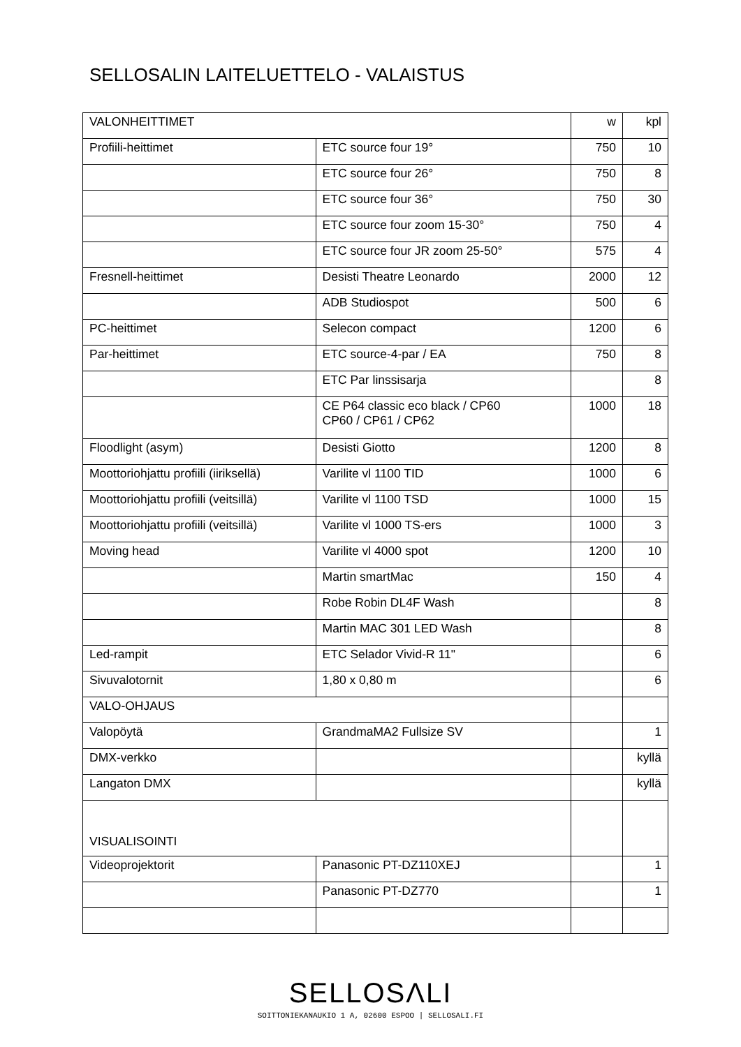SELLOSALIN LAITELUETTELO - VALAISTUS
| VALONHEITTIMET | | w | kpl |
| Profiili-heittimet | ETC source four 19° | 750 | 10 |
| | ETC source four 26° | 750 | 8 |
| | ETC source four 36° | 750 | 30 |
| | ETC source four zoom 15-30° | 750 | 4 |
| | ETC source four JR zoom 25-50° | 575 | 4 |
| Fresnell-heittimet | Desisti Theatre Leonardo | 2000 | 12 |
| | ADB Studiospot | 500 | 6 |
| PC-heittimet | Selecon compact | 1200 | 6 |
| Par-heittimet | ETC source-4-par / EA | 750 | 8 |
| | ETC Par linssisarja | | 8 |
| | CE P64 classic eco black / CP60 CP60 / CP61 / CP62 | 1000 | 18 |
| Floodlight (asym) | Desisti Giotto | 1200 | 8 |
| Moottoriohjattu profiili (iiriksellä) | Varilite vl 1100 TID | 1000 | 6 |
| Moottoriohjattu profiili (veitsillä) | Varilite vl 1100 TSD | 1000 | 15 |
| Moottoriohjattu profiili (veitsillä) | Varilite vl 1000 TS-ers | 1000 | 3 |
| Moving head | Varilite vl 4000 spot | 1200 | 10 |
| | Martin smartMac | 150 | 4 |
| | Robe Robin DL4F Wash | | 8 |
| | Martin MAC 301 LED Wash | | 8 |
| Led-rampit | ETC Selador Vivid-R 11" | | 6 |
| Sivuvalotornit | 1,80 x 0,80 m | | 6 |
| VALO-OHJAUS | | | |
| Valopöytä | GrandmaMA2 Fullsize SV | | 1 |
| DMX-verkko | | | kyllä |
| Langaton DMX | | | kyllä |
| VISUALISOINTI | | | |
| Videoprojektorit | Panasonic PT-DZ110XEJ | | 1 |
| | Panasonic PT-DZ770 | | 1 |
SELLOSΛLI
SOITTONIEKANAUKIO 1 A, 02600 ESPOO | SELLOSALI.FI